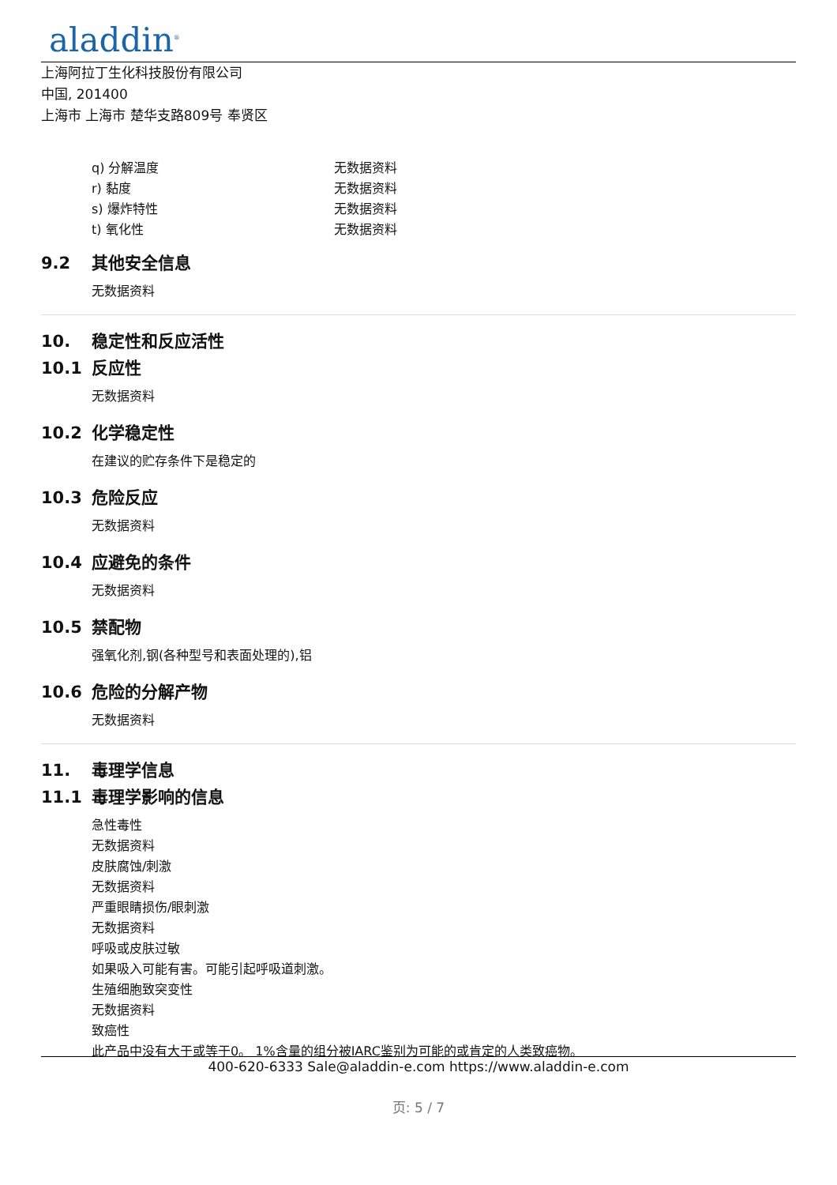aladdin<sup>®</sup>
上海阿拉丁生化科技股份有限公司
中国, 201400
上海市 上海市 楚华支路809号 奉贤区
q) 分解温度 无数据资料
r) 黏度 无数据资料
s) 爆炸特性 无数据资料
t) 氧化性 无数据资料
9.2 其他安全信息
无数据资料
10. 稳定性和反应活性
10.1 反应性
无数据资料
10.2 化学稳定性
在建议的贮存条件下是稳定的
10.3 危险反应
无数据资料
10.4 应避免的条件
无数据资料
10.5 禁配物
强氧化剂,钢(各种型号和表面处理的),铝
10.6 危险的分解产物
无数据资料
11. 毒理学信息
11.1 毒理学影响的信息
急性毒性
无数据资料
皮肤腐蚀/刺激
无数据资料
严重眼睛损伤/眼刺激
无数据资料
呼吸或皮肤过敏
如果吸入可能有害。可能引起呼吸道刺激。
生殖细胞致突变性
无数据资料
致癌性
此产品中没有大于或等于0。 1%含量的组分被IARC鉴别为可能的或肯定的人类致癌物。
400-620-6333 Sale@aladdin-e.com https://www.aladdin-e.com
页: 5 / 7